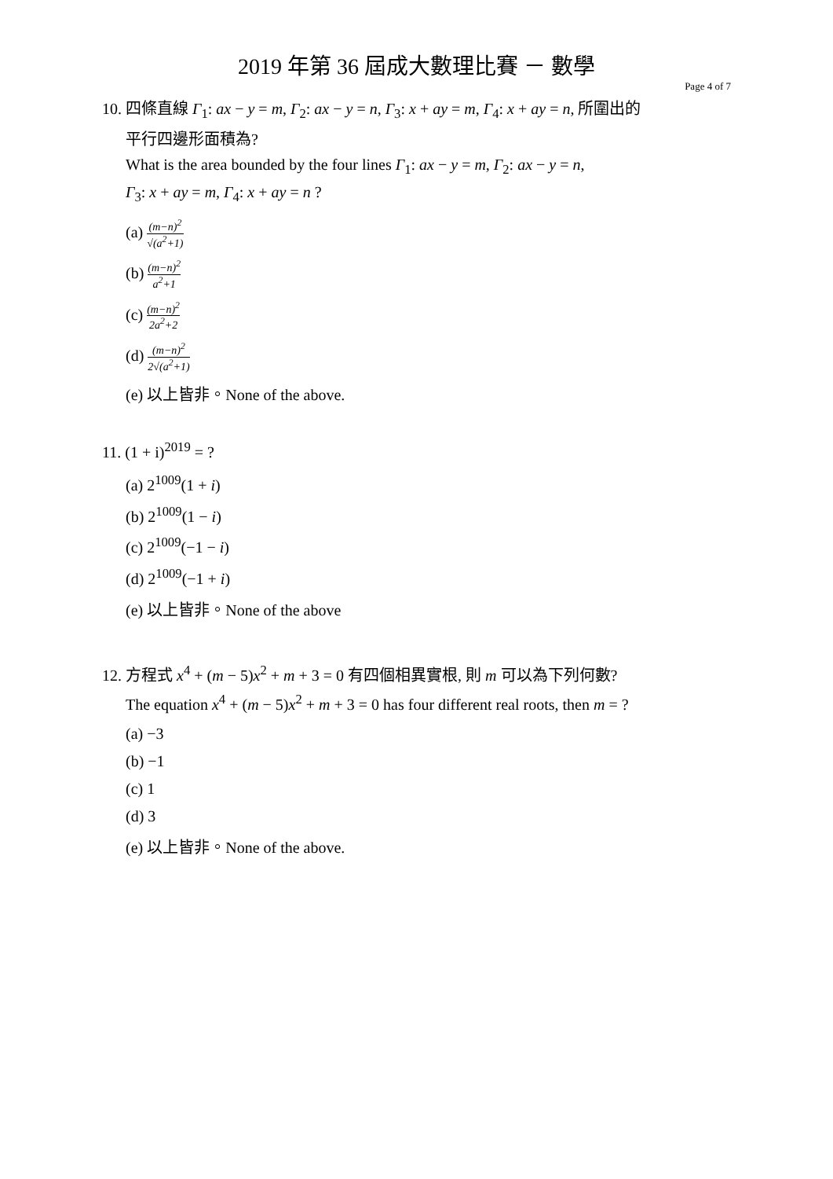2019 年第 36 屆成大數理比賽 － 數學
Page 4 of 7
10. 四條直線 Γ<sub>1</sub>: ax − y = m, Γ<sub>2</sub>: ax − y = n, Γ<sub>3</sub>: x + ay = m, Γ<sub>4</sub>: x + ay = n, 所圍出的
平行四邊形面積為?
What is the area bounded by the four lines Γ<sub>1</sub>: ax − y = m, Γ<sub>2</sub>: ax − y = n,
Γ<sub>3</sub>: x + ay = m, Γ<sub>4</sub>: x + ay = n ?
(a) (m−n)<sup>2</sup> √(a<sup>2</sup>+1)
(b) (m−n)<sup>2</sup> a<sup>2</sup>+1
(c) (m−n)<sup>2</sup> 2a<sup>2</sup>+2
(d) (m−n)<sup>2</sup> 2√(a<sup>2</sup>+1)
(e) 以上皆非。None of the above.
11. (1 + i)<sup>2019</sup> = ?
(a) 2<sup>1009</sup>(1 + i)
(b) 2<sup>1009</sup>(1 − i)
(c) 2<sup>1009</sup>(−1 − i)
(d) 2<sup>1009</sup>(−1 + i)
(e) 以上皆非。None of the above
12. 方程式 x<sup>4</sup> + (m − 5)x<sup>2</sup> + m + 3 = 0 有四個相異實根, 則 m 可以為下列何數?
The equation x<sup>4</sup> + (m − 5)x<sup>2</sup> + m + 3 = 0 has four different real roots, then m = ?
(a) −3
(b) −1
(c) 1
(d) 3
(e) 以上皆非。None of the above.